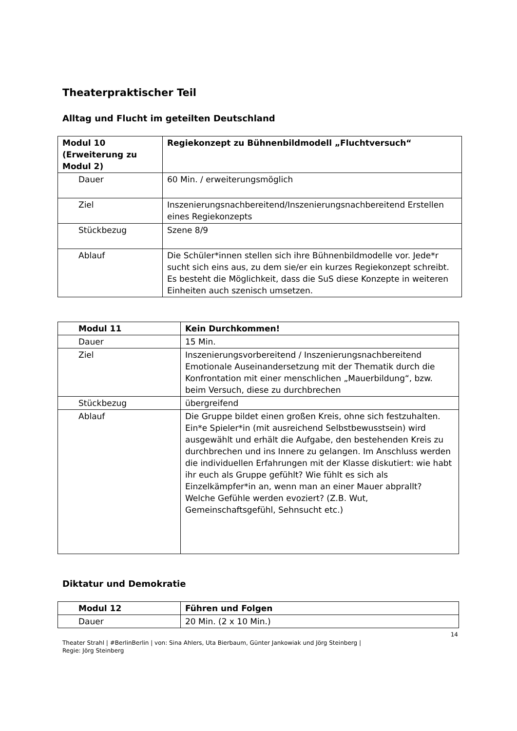Theaterpraktischer Teil
Alltag und Flucht im geteilten Deutschland
| Modul 10 (Erweiterung zu Modul 2) | Regiekonzept zu Bühnenbildmodell „Fluchtversuch“ |
| Dauer | 60 Min. / erweiterungsmöglich |
| Ziel | Inszenierungsnachbereitend/Inszenierungsnachbereitend Erstellen eines Regiekonzepts |
| Stückbezug | Szene 8/9 |
| Ablauf | Die Schüler*innen stellen sich ihre Bühnenbildmodelle vor. Jede*r sucht sich eins aus, zu dem sie/er ein kurzes Regiekonzept schreibt. Es besteht die Möglichkeit, dass die SuS diese Konzepte in weiteren Einheiten auch szenisch umsetzen. |
| Modul 11 | Kein Durchkommen! |
| Dauer | 15 Min. |
| Ziel | Inszenierungsvorbereitend / Inszenierungsnachbereitend Emotionale Auseinandersetzung mit der Thematik durch die Konfrontation mit einer menschlichen „Mauerbildung“, bzw. beim Versuch, diese zu durchbrechen |
| Stückbezug | übergreifend |
| Ablauf | Die Gruppe bildet einen großen Kreis, ohne sich festzuhalten. Ein*e Spieler*in (mit ausreichend Selbstbewusstsein) wird ausgewählt und erhält die Aufgabe, den bestehenden Kreis zu durchbrechen und ins Innere zu gelangen. Im Anschluss werden die individuellen Erfahrungen mit der Klasse diskutiert: wie habt ihr euch als Gruppe gefühlt? Wie fühlt es sich als Einzelkämpfer*in an, wenn man an einer Mauer abprallt? Welche Gefühle werden evoziert? (Z.B. Wut, Gemeinschaftsgefühl, Sehnsucht etc.) |
Diktatur und Demokratie
| Modul 12 | Führen und Folgen |
| Dauer | 20 Min. (2 x 10 Min.) |
14
Theater Strahl | #BerlinBerlin | von: Sina Ahlers, Uta Bierbaum, Günter Jankowiak und Jörg Steinberg |
Regie: Jörg Steinberg